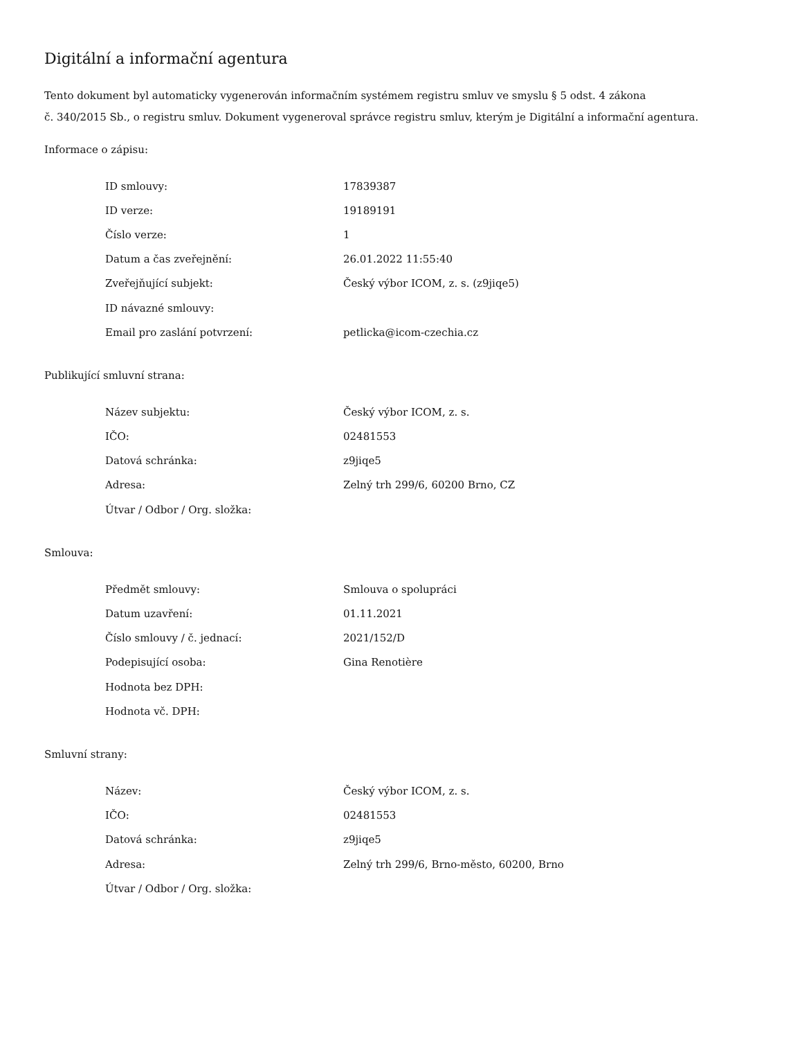Digitální a informační agentura
Tento dokument byl automaticky vygenerován informačním systémem registru smluv ve smyslu § 5 odst. 4 zákona
č. 340/2015 Sb., o registru smluv. Dokument vygeneroval správce registru smluv, kterým je Digitální a informační agentura.
Informace o zápisu:
| ID smlouvy: | 17839387 |
| ID verze: | 19189191 |
| Číslo verze: | 1 |
| Datum a čas zveřejnění: | 26.01.2022 11:55:40 |
| Zveřejňující subjekt: | Český výbor ICOM, z. s. (z9jiqe5) |
| ID návazné smlouvy: | |
| Email pro zaslání potvrzení: | petlicka@icom-czechia.cz |
Publikující smluvní strana:
| Název subjektu: | Český výbor ICOM, z. s. |
| IČO: | 02481553 |
| Datová schránka: | z9jiqe5 |
| Adresa: | Zelný trh 299/6, 60200 Brno, CZ |
| Útvar / Odbor / Org. složka: | |
Smlouva:
| Předmět smlouvy: | Smlouva o spolupráci |
| Datum uzavření: | 01.11.2021 |
| Číslo smlouvy / č. jednací: | 2021/152/D |
| Podepisující osoba: | Gina Renotière |
| Hodnota bez DPH: | |
| Hodnota vč. DPH: | |
Smluvní strany:
| Název: | Český výbor ICOM, z. s. |
| IČO: | 02481553 |
| Datová schránka: | z9jiqe5 |
| Adresa: | Zelný trh 299/6, Brno-město, 60200, Brno |
| Útvar / Odbor / Org. složka: | |